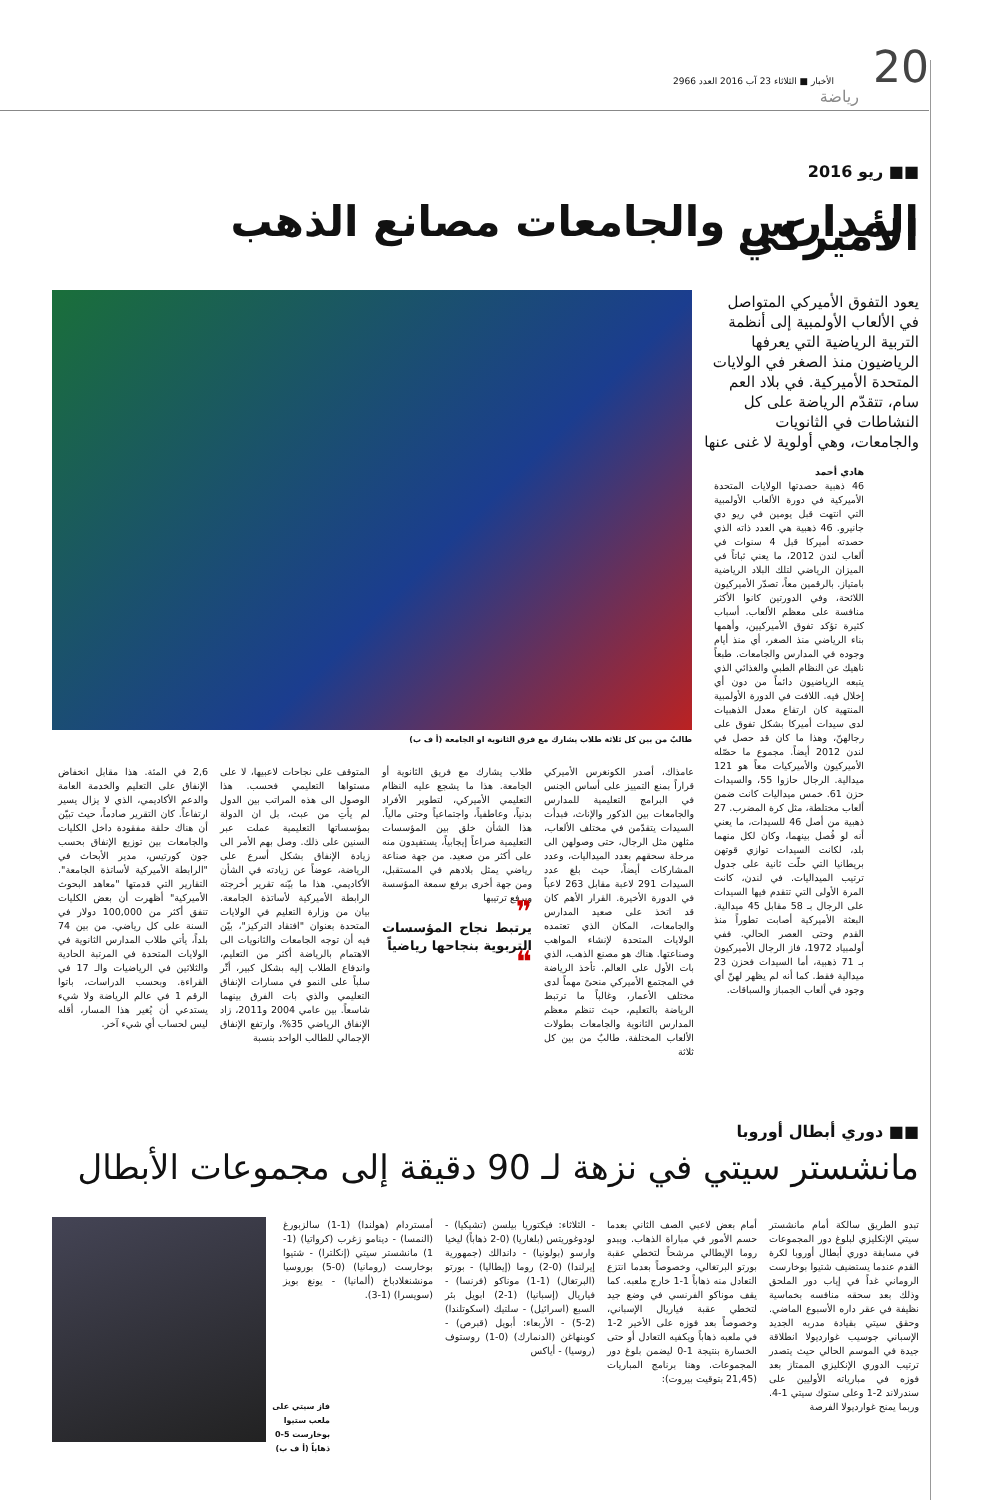20 الأخبار ■ الثلاثاء 23 آب 2016 العدد 2966
رياضة
■■ ريو 2016
المدارس والجامعات مصانع الذهب الأميركي
يعود التفوق الأميركي المتواصل في الألعاب الأولمبية إلى أنظمة التربية الرياضية التي يعرفها الرياضيون منذ الصغر في الولايات المتحدة الأميركية. في بلاد العم سام، تتقدّم الرياضة على كل النشاطات في الثانويات والجامعات، وهي أولوية لا غنى عنها
طالبٌ من بين كل ثلاثة طلاب يشارك مع فرق الثانوية او الجامعة (أ ف ب)
هادي أحمد
46 ذهبية حصدتها الولايات المتحدة الأميركية في دورة الألعاب الأولمبية التي انتهت قبل يومين في ريو دي جانيرو. 46 ذهبية هي العدد ذاته الذي حصدته أميركا قبل 4 سنوات في ألعاب لندن 2012، ما يعني ثباتاً في الميزان الرياضي لتلك البلاد الرياضية بامتياز. بالرقمين معاً، تصدّر الأميركيون اللائحة، وفي الدورتين كانوا الأكثر منافسة على معظم الألعاب. أسباب كثيرة تؤكد تفوق الأميركيين، وأهمها بناء الرياضي منذ الصغر، أي منذ أيام وجوده في المدارس والجامعات. طبعاً ناهيك عن النظام الطبي والغذائي الذي يتبعه الرياضيون دائماً من دون أي إخلال فيه. اللافت في الدورة الأولمبية المنتهية كان ارتفاع معدل الذهبيات لدى سيدات أميركا بشكل تفوق على رجالهنّ، وهذا ما كان قد حصل في لندن 2012 أيضاً. مجموع ما حصّله الأميركيون والأميركيات معاً هو 121 ميدالية. الرجال حازوا 55، والسيدات حزن 61. خمس ميداليات كانت ضمن ألعاب مختلطة، مثل كرة المضرب. 27 ذهبية من أصل 46 للسيدات، ما يعني أنه لو فُصل بينهما، وكان لكل منهما بلد، لكانت السيدات توازي قوتهن بريطانيا التي حلّت ثانية على جدول ترتيب الميداليات. في لندن، كانت المرة الأولى التي تتقدم فيها السيدات على الرجال بـ 58 مقابل 45 ميدالية. البعثة الأميركية أصابت تطوراً منذ القدم وحتى العصر الحالي. ففي أولمبياد 1972، فاز الرجال الأميركيون بـ 71 ذهبية، أما السيدات فحزن 23 ميدالية فقط. كما أنه لم يظهر لهنّ أي وجود في ألعاب الجمباز والسباقات.
عامذاك، أصدر الكونغرس الأميركي قراراً بمنع التمييز على أساس الجنس في البرامج التعليمية للمدارس والجامعات بين الذكور والإناث، فبدأت السيدات يتقدّمن في مختلف الألعاب، مثلهن مثل الرجال، حتى وصولهن الى مرحلة سحقهم بعدد الميداليات، وعدد المشاركات أيضاً، حيث بلغ عدد السيدات 291 لاعبة مقابل 263 لاعباً في الدورة الأخيرة. القرار الأهم كان قد اتخذ على صعيد المدارس والجامعات، المكان الذي تعتمده الولايات المتحدة لإنشاء المواهب وصناعتها. هناك هو مصنع الذهب، الذي بات الأول على العالم. تأخذ الرياضة في المجتمع الأميركي منحىً مهماً لدى مختلف الأعمار، وغالباً ما ترتبط الرياضة بالتعليم، حيث تنظم معظم المدارس الثانوية والجامعات بطولات الألعاب المختلفة. طالبٌ من بين كل ثلاثة
طلاب يشارك مع فريق الثانوية أو الجامعة. هذا ما يشجع عليه النظام التعليمي الأميركي، لتطوير الأفراد بدنياً، وعاطفياً، واجتماعياً وحتى مالياً. هذا الشأن خلق بين المؤسسات التعليمية صراعاً إيجابياً، يستفيدون منه على أكثر من صعيد. من جهة صناعة رياضي يمثل بلادهم في المستقبل، ومن جهة أخرى برفع سمعة المؤسسة ويرفع ترتيبها
❞
يرتبط نجاح المؤسسات التربوية بنجاحها رياضياً
❝
المتوقف على نجاحات لاعبيها، لا على مستواها التعليمي فحسب. هذا الوصول الى هذه المراتب بين الدول لم يأتِ من عبث، بل ان الدولة بمؤسساتها التعليمية عملت عبر السنين على ذلك. وصل بهم الأمر الى زيادة الإنفاق بشكل أسرع على الرياضة، عوضاً عن زيادته في الشأن الأكاديمي. هذا ما بيّنه تقرير أخرجته الرابطة الأميركية لأساتذة الجامعة. بيان من وزارة التعليم في الولايات المتحدة بعنوان "افتقاد التركيز"، بيّن فيه أن توجه الجامعات والثانويات الى الاهتمام بالرياضة أكثر من التعليم، واندفاع الطلاب إليه بشكل كبير، أثّر سلباً على النمو في مسارات الإنفاق التعليمي والذي بات الفرق بينهما شاسعاً. بين عامي 2004 و2011، زاد الإنفاق الرياضي 35%، وارتفع الإنفاق الإجمالي للطالب الواحد بنسبة
2,6 في المئة. هذا مقابل انخفاض الإنفاق على التعليم والخدمة العامة والدعم الأكاديمي، الذي لا يزال يسير ارتفاعاً. كان التقرير صادماً، حيث تبيّن أن هناك حلقة مفقودة داخل الكليات والجامعات بين توزيع الإنفاق بحسب جون كورتيس، مدير الأبحاث في "الرابطة الأميركية لأساتذة الجامعة". التقارير التي قدمتها "معاهد البحوث الأميركية" أظهرت أن بعض الكليات تنفق أكثر من 100,000 دولار في السنة على كل رياضي. من بين 74 بلداً، يأتي طلاب المدارس الثانوية في الولايات المتحدة في المرتبة الحادية والثلاثين في الرياضيات والـ 17 في القراءة. وبحسب الدراسات، باتوا الرقم 1 في عالم الرياضة ولا شيء يستدعي أن يُغير هذا المسار، أقله ليس لحساب أي شيء آخر.
■■ دوري أبطال أوروبا
مانشستر سيتي في نزهة لـ 90 دقيقة إلى مجموعات الأبطال
تبدو الطريق سالكة أمام مانشستر سيتي الإنكليزي لبلوغ دور المجموعات في مسابقة دوري أبطال أوروبا لكرة القدم عندما يستضيف شتيوا بوخارست الروماني غداً في إياب دور الملحق وذلك بعد سحقه منافسه بخماسية نظيفة في عقر داره الأسبوع الماضي. وحقق سيتي بقيادة مدربه الجديد الإسباني جوسيب غوارديولا انطلاقة جيدة في الموسم الحالي حيث يتصدر ترتيب الدوري الإنكليزي الممتاز بعد فوزه في مبارياته الأوليين على سندرلاند 2-1 وعلى ستوك سيتي 1-4. وربما يمنح غوارديولا الفرصة
أمام بعض لاعبي الصف الثاني بعدما حسم الأمور في مباراة الذهاب. ويبدو روما الإيطالي مرشحاً لتخطي عقبة بورتو البرتغالي، وخصوصاً بعدما انتزع التعادل منه ذهاباً 1-1 خارج ملعبه. كما يقف موناكو الفرنسي في وضع جيد لتخطي عقبة فياريال الإسباني، وخصوصاً بعد فوزه على الأخير 2-1 في ملعبه ذهاباً ويكفيه التعادل أو حتى الخسارة بنتيجة 1-0 ليضمن بلوغ دور المجموعات. وهنا برنامج المباريات (21,45 بتوقيت بيروت):
- الثلاثاء: فيكتوريا بيلسن (تشيكيا) - لودوغوريتس (بلغاريا) (0-2 ذهاباً) ليخيا وارسو (بولونيا) - داندالك (جمهورية إيرلندا) (0-2) روما (إيطاليا) - بورتو (البرتغال) (1-1) موناكو (فرنسا) - فياريال (إسبانيا) (1-2) ابويل بئر السبع (اسرائيل) - سلتيك (اسكوتلندا) (2-5) - الأربعاء: أبويل (قبرص) - كوبنهاغن (الدنمارك) (0-1) روستوف (روسيا) - أياكس
أمستردام (هولندا) (1-1) سالزبورغ (النمسا) - دينامو زغرب (كرواتيا) (1-1) مانشستر سيتي (إنكلترا) - شتيوا بوخارست (رومانيا) (0-5) بوروسيا مونشنغلادباخ (ألمانيا) - يونغ بويز (سويسرا) (1-3).
فاز سيتي على ملعب ستيوا بوخارست 5-0 ذهاباً (أ ف ب)